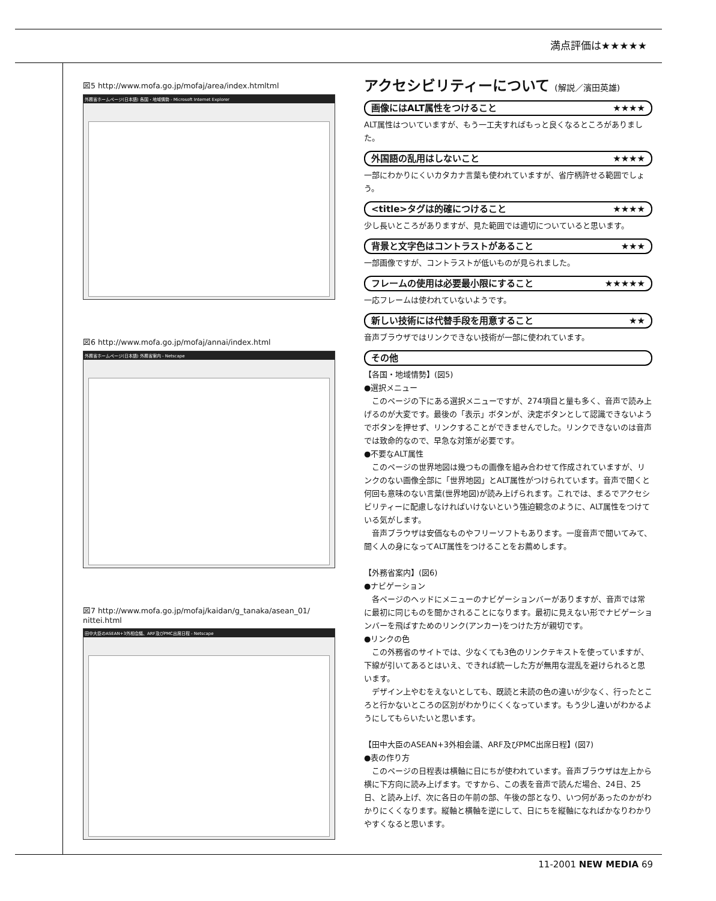満点評価は★★★★★
図5 http://www.mofa.go.jp/mofaj/area/index.htmltml
外務省ホームページ(日本語) 各国・地域情勢 - Microsoft Internet Explorer
図6 http://www.mofa.go.jp/mofaj/annai/index.html
外務省ホームページ(日本語) 外務省案内 - Netscape
図7 http://www.mofa.go.jp/mofaj/kaidan/g_tanaka/asean_01/
nittei.html
田中大臣のASEAN+3外相会議、ARF及びPMC出席日程 - Netscape
アクセシビリティーについて (解説／濱田英雄)
画像にはALT属性をつけること ★★★★
ALT属性はついていますが、もう一工夫すればもっと良くなるところがありました。
外国語の乱用はしないこと ★★★★
一部にわかりにくいカタカナ言葉も使われていますが、省庁柄許せる範囲でしょう。
<title>タグは的確につけること ★★★★
少し長いところがありますが、見た範囲では適切についていると思います。
背景と文字色はコントラストがあること ★★★
一部画像ですが、コントラストが低いものが見られました。
フレームの使用は必要最小限にすること ★★★★★
一応フレームは使われていないようです。
新しい技術には代替手段を用意すること ★★
音声ブラウザではリンクできない技術が一部に使われています。
その他
【各国・地域情勢】(図5)
●選択メニュー
　このページの下にある選択メニューですが、274項目と量も多く、音声で読み上げるのが大変です。最後の「表示」ボタンが、決定ボタンとして認識できないようでボタンを押せず、リンクすることができませんでした。リンクできないのは音声では致命的なので、早急な対策が必要です。
●不要なALT属性
　このページの世界地図は幾つもの画像を組み合わせて作成されていますが、リンクのない画像全部に「世界地図」とALT属性がつけられています。音声で聞くと何回も意味のない言葉(世界地図)が読み上げられます。これでは、まるでアクセシビリティーに配慮しなければいけないという強迫観念のように、ALT属性をつけている気がします。
　音声ブラウザは安価なものやフリーソフトもあります。一度音声で聞いてみて、聞く人の身になってALT属性をつけることをお薦めします。
【外務省案内】(図6)
●ナビゲーション
　各ページのヘッドにメニューのナビゲーションバーがありますが、音声では常に最初に同じものを聞かされることになります。最初に見えない形でナビゲーションバーを飛ばすためのリンク(アンカー)をつけた方が親切です。
●リンクの色
　この外務省のサイトでは、少なくても3色のリンクテキストを使っていますが、下線が引いてあるとはいえ、できれば統一した方が無用な混乱を避けられると思います。
　デザイン上やむをえないとしても、既読と未読の色の違いが少なく、行ったところと行かないところの区別がわかりにくくなっています。もう少し違いがわかるようにしてもらいたいと思います。
【田中大臣のASEAN+3外相会議、ARF及びPMC出席日程】(図7)
●表の作り方
　このページの日程表は横軸に日にちが使われています。音声ブラウザは左上から横に下方向に読み上げます。ですから、この表を音声で読んだ場合、24日、25日、と読み上げ、次に各日の午前の部、午後の部となり、いつ何があったのかがわかりにくくなります。縦軸と横軸を逆にして、日にちを縦軸になればかなりわかりやすくなると思います。
11-2001 NEW MEDIA 69